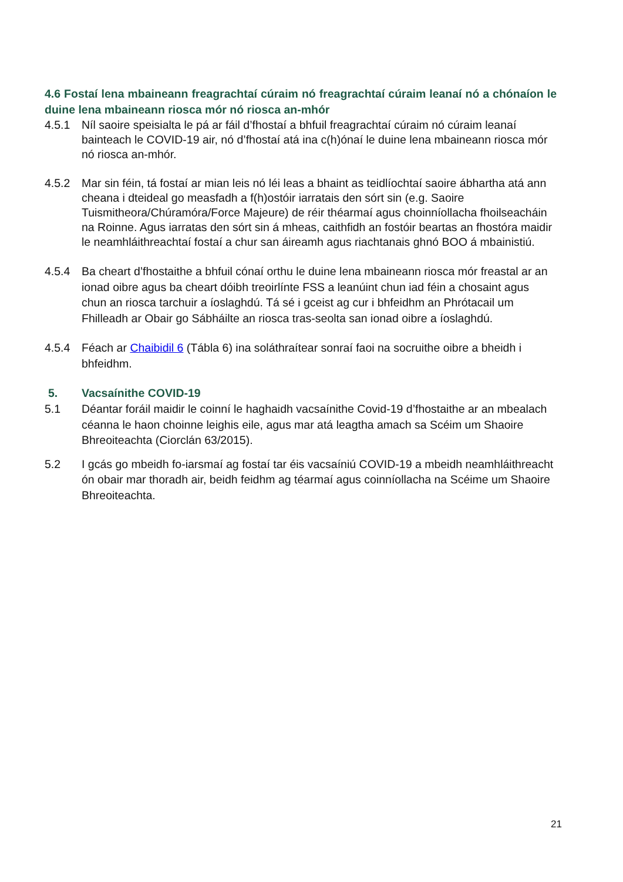4.6 Fostaí lena mbaineann freagrachtaí cúraim nó freagrachtaí cúraim leanaí nó a chónaíon le duine lena mbaineann riosca mór nó riosca an-mhór
4.5.1 Níl saoire speisialta le pá ar fáil d’fhostaí a bhfuil freagrachtaí cúraim nó cúraim leanaí bainteach le COVID-19 air, nó d’fhostaí atá ina c(h)ónaí le duine lena mbaineann riosca mór nó riosca an-mhór.
4.5.2 Mar sin féin, tá fostaí ar mian leis nó léi leas a bhaint as teidlíochtaí saoire ábhartha atá ann cheana i dteideal go measfadh a f(h)ostóir iarratais den sórt sin (e.g. Saoire Tuismitheora/Chúramóra/Force Majeure) de réir théarmaí agus choinníollacha fhoilseacháin na Roinne. Agus iarratas den sórt sin á mheas, caithfidh an fostóir beartas an fhostóra maidir le neamhláithreachtaí fostaí a chur san áireamh agus riachtanais ghnó BOO á mbainistiú.
4.5.4 Ba cheart d’fhostaithe a bhfuil cónaí orthu le duine lena mbaineann riosca mór freastal ar an ionad oibre agus ba cheart dóibh treoirlínte FSS a leanúint chun iad féin a chosaint agus chun an riosca tarchuir a íoslaghdú. Tá sé i gceist ag cur i bhfeidhm an Phrótacail um Fhilleadh ar Obair go Sábháilte an riosca tras-seolta san ionad oibre a íoslaghdú.
4.5.4 Féach ar Chaibidil 6 (Tábla 6) ina soláthraítear sonraí faoi na socruithe oibre a bheidh i bhfeidhm.
5. Vacsaínithe COVID-19
5.1 Déantar foráil maidir le coinní le haghaidh vacsaínithe Covid-19 d’fhostaithe ar an mbealach céanna le haon choinne leighis eile, agus mar atá leagtha amach sa Scéim um Shaoire Bhreoiteachta (Ciorclán 63/2015).
5.2 I gcás go mbeidh fo-iarsmaí ag fostaí tar éis vacsaíniú COVID-19 a mbeidh neamhláithreacht ón obair mar thoradh air, beidh feidhm ag téarmaí agus coinníollacha na Scéime um Shaoire Bhreoiteachta.
21